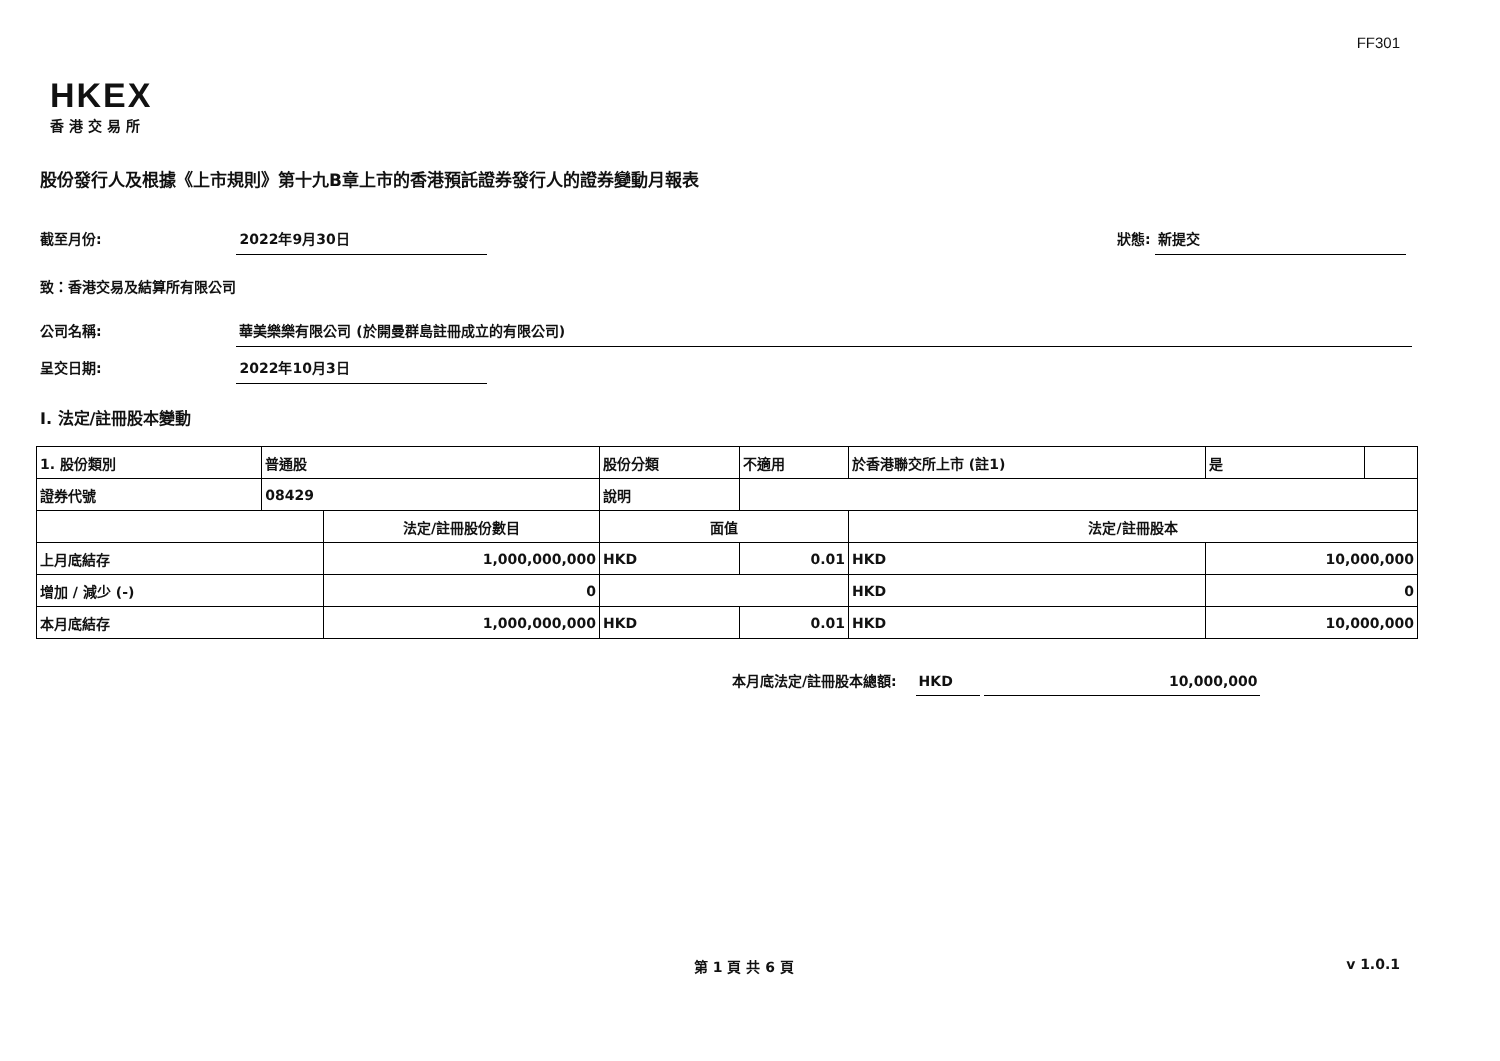FF301
HKEX
香港交易所
股份發行人及根據《上市規則》第十九B章上市的香港預託證券發行人的證券變動月報表
截至月份: 2022年9月30日 狀態: 新提交
致：香港交易及結算所有限公司
公司名稱: 華美樂樂有限公司 (於開曼群島註冊成立的有限公司)
呈交日期: 2022年10月3日
I. 法定/註冊股本變動
| 1. 股份類別 | 普通股 | | 股份分類 | | 不適用 | 於香港聯交所上市 (註1) | | 是 | |
| 證券代號 | 08429 | | 說明 | | | | | | |
| | | 法定/註冊股份數目 | | 面值 | | 法定/註冊股本 | | | |
| 上月底結存 | | 1,000,000,000 | | HKD | 0.01 | HKD | 10,000,000 | | |
| 增加 / 減少 (-) | | 0 | | | | HKD | 0 | | |
| 本月底結存 | | 1,000,000,000 | | HKD | 0.01 | HKD | 10,000,000 | | |
本月底法定/註冊股本總額: HKD 10,000,000
第 1 頁 共 6 頁 v 1.0.1